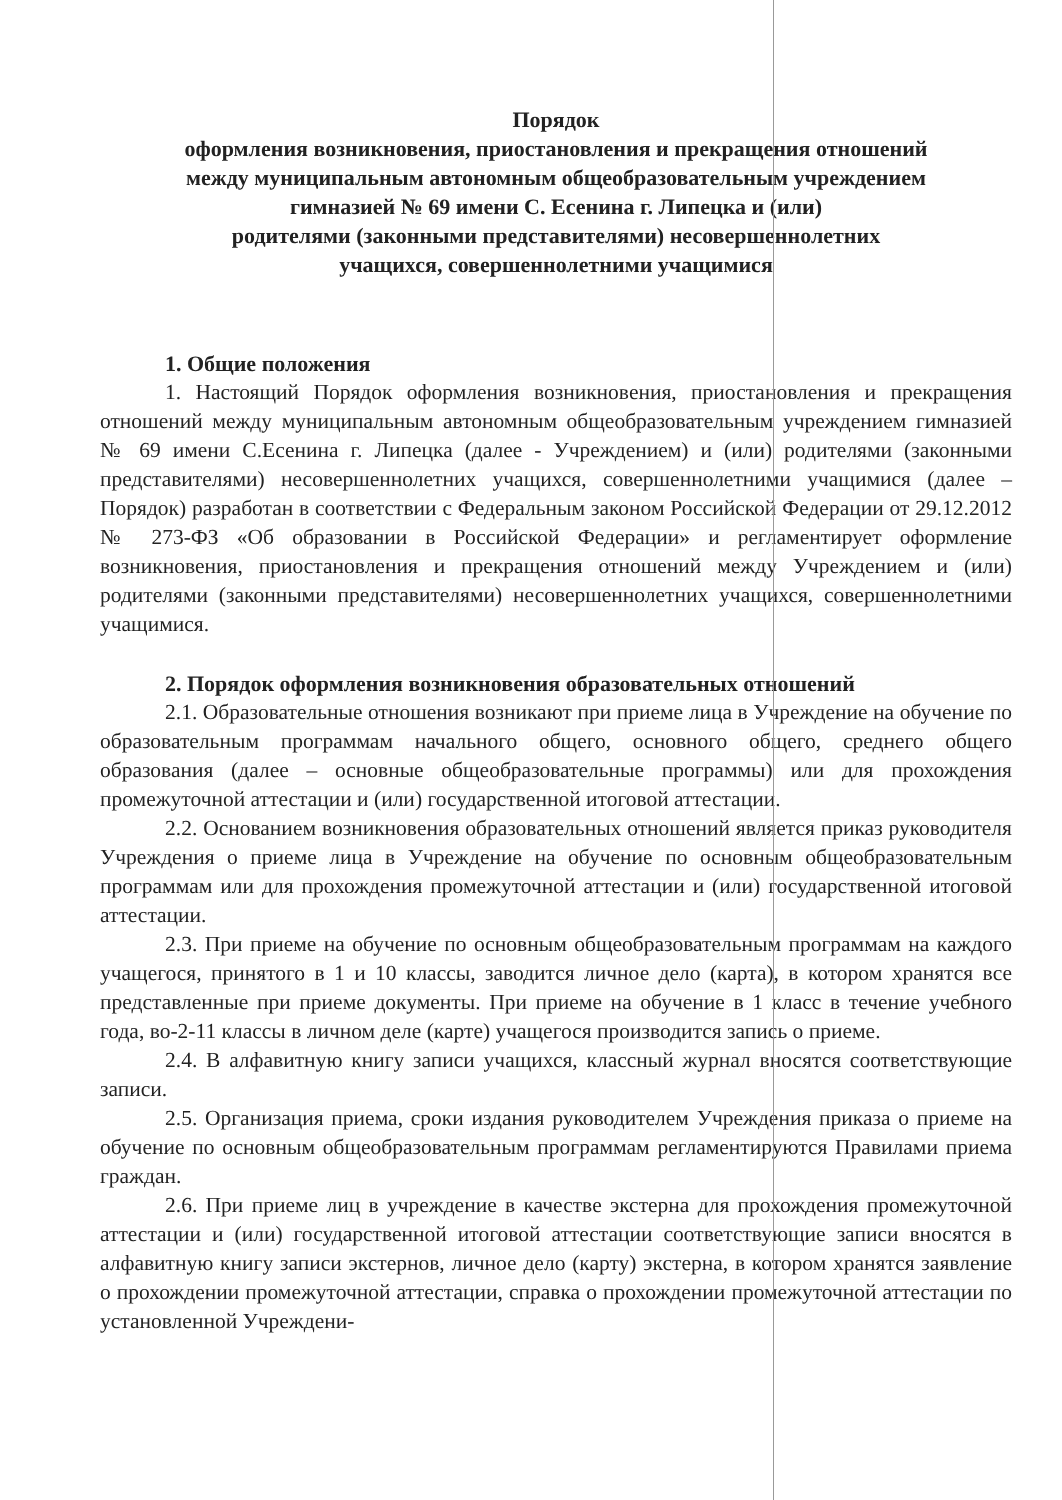Порядок
оформления возникновения, приостановления и прекращения отношений
между муниципальным автономным общеобразовательным учреждением
гимназией № 69 имени С. Есенина г. Липецка и (или)
родителями (законными представителями) несовершеннолетних
учащихся, совершеннолетними учащимися
1. Общие положения
1. Настоящий Порядок оформления возникновения, приостановления и прекращения отношений между муниципальным автономным общеобразовательным учреждением гимназией № 69 имени С.Есенина г. Липецка (далее - Учреждением) и (или) родителями (законными представителями) несовершеннолетних учащихся, совершеннолетними учащимися (далее – Порядок) разработан в соответствии с Федеральным законом Российской Федерации от 29.12.2012 № 273-ФЗ «Об образовании в Российской Федерации» и регламентирует оформление возникновения, приостановления и прекращения отношений между Учреждением и (или) родителями (законными представителями) несовершеннолетних учащихся, совершеннолетними учащимися.
2. Порядок оформления возникновения образовательных отношений
2.1. Образовательные отношения возникают при приеме лица в Учреждение на обучение по образовательным программам начального общего, основного общего, среднего общего образования (далее – основные общеобразовательные программы) или для прохождения промежуточной аттестации и (или) государственной итоговой аттестации.
2.2. Основанием возникновения образовательных отношений является приказ руководителя Учреждения о приеме лица в Учреждение на обучение по основным общеобразовательным программам или для прохождения промежуточной аттестации и (или) государственной итоговой аттестации.
2.3. При приеме на обучение по основным общеобразовательным программам на каждого учащегося, принятого в 1 и 10 классы, заводится личное дело (карта), в котором хранятся все представленные при приеме документы. При приеме на обучение в 1 класс в течение учебного года, во-2-11 классы в личном деле (карте) учащегося производится запись о приеме.
2.4. В алфавитную книгу записи учащихся, классный журнал вносятся соответствующие записи.
2.5. Организация приема, сроки издания руководителем Учреждения приказа о приеме на обучение по основным общеобразовательным программам регламентируются Правилами приема граждан.
2.6. При приеме лиц в учреждение в качестве экстерна для прохождения промежуточной аттестации и (или) государственной итоговой аттестации соответствующие записи вносятся в алфавитную книгу записи экстернов, личное дело (карту) экстерна, в котором хранятся заявление о прохождении промежуточной аттестации, справка о прохождении промежуточной аттестации по установленной Учреждени-